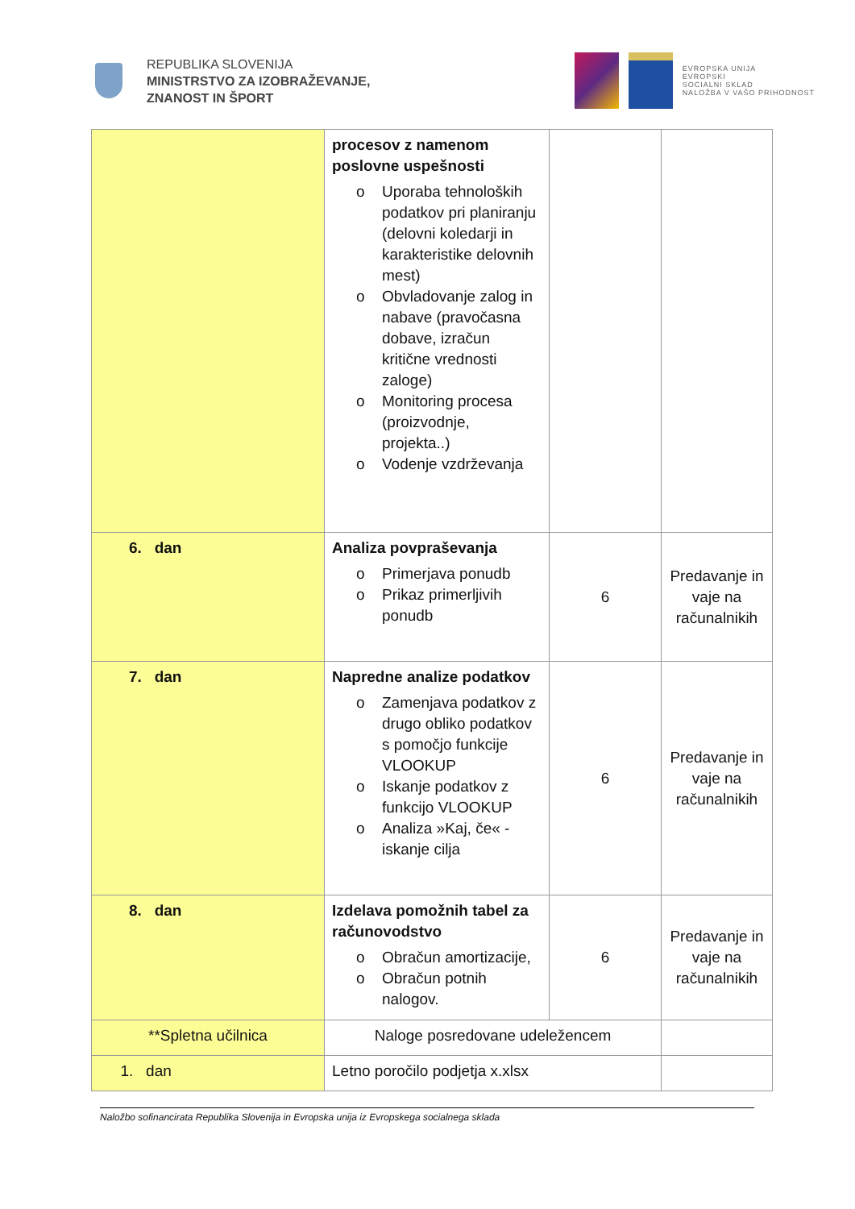REPUBLIKA SLOVENIJA
MINISTRSTVO ZA IZOBRAŽEVANJE,
ZNANOST IN ŠPORT
EVROPSKA UNIJA
EVROPSKI
SOCIALNI SKLAD
NALOŽBA V VAŠO PRIHODNOST
| | procesov z namenom poslovne uspešnosti o Uporaba tehnoloških podatkov pri planiranju (delovni koledarji in karakteristike delovnih mest) o Obvladovanje zalog in nabave (pravočasna dobave, izračun kritične vrednosti zaloge) o Monitoring procesa (proizvodnje, projekta..) o Vodenje vzdrževanja | | |
| 6. dan | Analiza povpraševanja o Primerjava ponudb o Prikaz primerljivih ponudb | 6 | Predavanje in vaje na računalnikih |
| 7. dan | Napredne analize podatkov o Zamenjava podatkov z drugo obliko podatkov s pomočjo funkcije VLOOKUP o Iskanje podatkov z funkcijo VLOOKUP o Analiza »Kaj, če« - iskanje cilja | 6 | Predavanje in vaje na računalnikih |
| 8. dan | Izdelava pomožnih tabel za računovodstvo o Obračun amortizacije, o Obračun potnih nalogov. | 6 | Predavanje in vaje na računalnikih |
| **Spletna učilnica | Naloge posredovane udeležencem | | |
| 1. dan | Letno poročilo podjetja x.xlsx | | |
Naložbo sofinancirata Republika Slovenija in Evropska unija iz Evropskega socialnega sklada